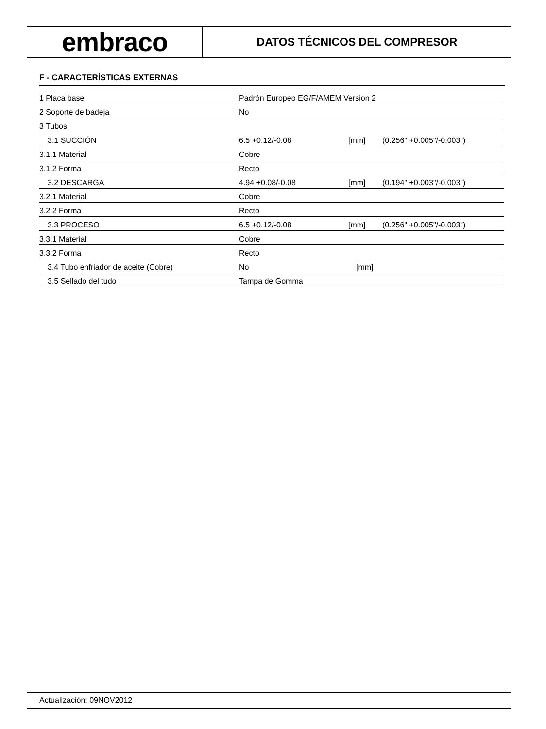embraco
DATOS TÉCNICOS DEL COMPRESOR
F - CARACTERÍSTICAS EXTERNAS
| 1 Placa base | Padrón Europeo EG/F/AMEM Version 2 | | |
| 2 Soporte de badeja | No | | |
| 3 Tubos | | | |
| 3.1 SUCCIÓN | 6.5 +0.12/-0.08 | [mm] | (0.256" +0.005"/-0.003") |
| 3.1.1 Material | Cobre | | |
| 3.1.2 Forma | Recto | | |
| 3.2 DESCARGA | 4.94 +0.08/-0.08 | [mm] | (0.194" +0.003"/-0.003") |
| 3.2.1 Material | Cobre | | |
| 3.2.2 Forma | Recto | | |
| 3.3 PROCESO | 6.5 +0.12/-0.08 | [mm] | (0.256" +0.005"/-0.003") |
| 3.3.1 Material | Cobre | | |
| 3.3.2 Forma | Recto | | |
| 3.4 Tubo enfriador de aceite (Cobre) | No | [mm] | |
| 3.5 Sellado del tudo | Tampa de Gomma | | |
Actualización: 09NOV2012